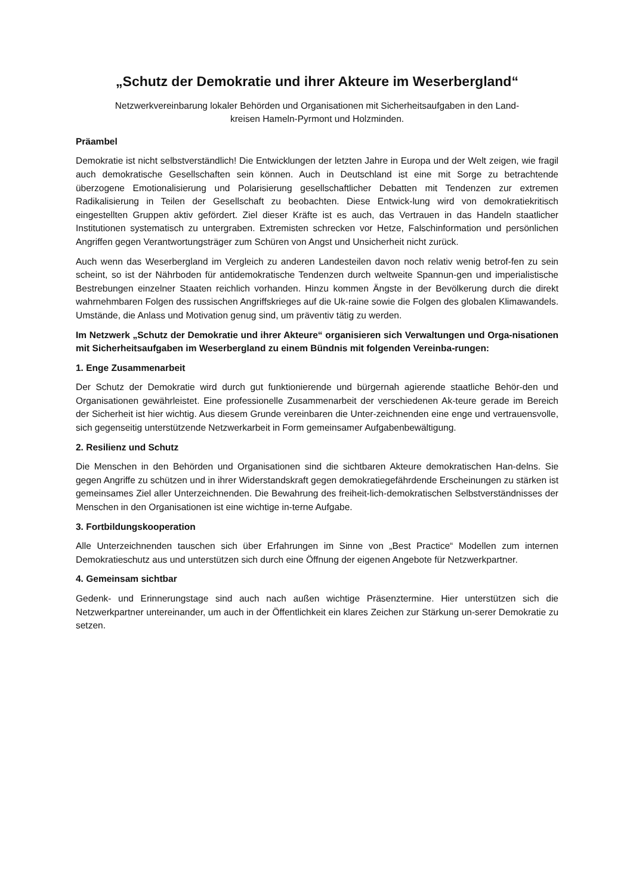„Schutz der Demokratie und ihrer Akteure im Weserbergland“
Netzwerkvereinbarung lokaler Behörden und Organisationen mit Sicherheitsaufgaben in den Land-
kreisen Hameln-Pyrmont und Holzminden.
Präambel
Demokratie ist nicht selbstverständlich! Die Entwicklungen der letzten Jahre in Europa und der Welt zeigen, wie fragil auch demokratische Gesellschaften sein können. Auch in Deutschland ist eine mit Sorge zu betrachtende überzogene Emotionalisierung und Polarisierung gesellschaftlicher Debatten mit Tendenzen zur extremen Radikalisierung in Teilen der Gesellschaft zu beobachten. Diese Entwick-lung wird von demokratiekritisch eingestellten Gruppen aktiv gefördert. Ziel dieser Kräfte ist es auch, das Vertrauen in das Handeln staatlicher Institutionen systematisch zu untergraben. Extremisten schrecken vor Hetze, Falschinformation und persönlichen Angriffen gegen Verantwortungsträger zum Schüren von Angst und Unsicherheit nicht zurück.
Auch wenn das Weserbergland im Vergleich zu anderen Landesteilen davon noch relativ wenig betrof-fen zu sein scheint, so ist der Nährboden für antidemokratische Tendenzen durch weltweite Spannun-gen und imperialistische Bestrebungen einzelner Staaten reichlich vorhanden. Hinzu kommen Ängste in der Bevölkerung durch die direkt wahrnehmbaren Folgen des russischen Angriffskrieges auf die Uk-raine sowie die Folgen des globalen Klimawandels. Umstände, die Anlass und Motivation genug sind, um präventiv tätig zu werden.
Im Netzwerk „Schutz der Demokratie und ihrer Akteure“ organisieren sich Verwaltungen und Orga-nisationen mit Sicherheitsaufgaben im Weserbergland zu einem Bündnis mit folgenden Vereinba-rungen:
1. Enge Zusammenarbeit
Der Schutz der Demokratie wird durch gut funktionierende und bürgernah agierende staatliche Behör-den und Organisationen gewährleistet. Eine professionelle Zusammenarbeit der verschiedenen Ak-teure gerade im Bereich der Sicherheit ist hier wichtig. Aus diesem Grunde vereinbaren die Unter-zeichnenden eine enge und vertrauensvolle, sich gegenseitig unterstützende Netzwerkarbeit in Form gemeinsamer Aufgabenbewältigung.
2. Resilienz und Schutz
Die Menschen in den Behörden und Organisationen sind die sichtbaren Akteure demokratischen Han-delns. Sie gegen Angriffe zu schützen und in ihrer Widerstandskraft gegen demokratiegefährdende Erscheinungen zu stärken ist gemeinsames Ziel aller Unterzeichnenden. Die Bewahrung des freiheit-lich-demokratischen Selbstverständnisses der Menschen in den Organisationen ist eine wichtige in-terne Aufgabe.
3. Fortbildungskooperation
Alle Unterzeichnenden tauschen sich über Erfahrungen im Sinne von „Best Practice“ Modellen zum internen Demokratieschutz aus und unterstützen sich durch eine Öffnung der eigenen Angebote für Netzwerkpartner.
4. Gemeinsam sichtbar
Gedenk- und Erinnerungstage sind auch nach außen wichtige Präsenztermine. Hier unterstützen sich die Netzwerkpartner untereinander, um auch in der Öffentlichkeit ein klares Zeichen zur Stärkung un-serer Demokratie zu setzen.